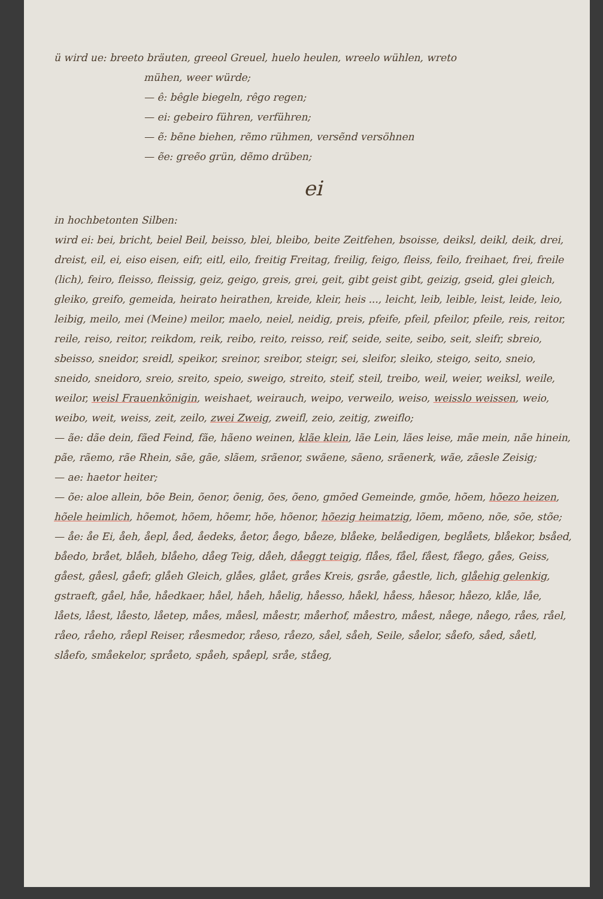ü wird ue: breeto bräuten, greeol Greuel, huelo heulen, wreelo wühlen, wreto
mühen, weer würde;
— ê: bêgle biegeln, rêgo regen;
— ei: gebeiro führen, verführen;
— ẽ: bẽne biehen, rẽmo rühmen, versẽnd versöhnen
— ẽe: greẽo grün, dẽmo drüben;
ei
in hochbetonten Silben:
wird ei: bei, bricht, beiel Beil, beisso, blei, bleibo, beite Zeitfehen, bsoisse, deiksl, deikl, deik, drei, dreist, eil, ei, eiso eisen, eifr, eitl, eilo, freitig Freitag, freilig, feigo, fleiss, feilo, freihaet, frei, freile (lich), feiro, fleisso, fleissig, geiz, geigo, greis, grei, geit, gibt geist gibt, geizig, gseid, glei gleich, gleiko, greifo, gemeida, heirato heirathen, kreide, kleir, heis ..., leicht, leib, leible, leist, leide, leio, leibig, meilo, mei (Meine) meilor, maelo, neiel, neidig, preis, pfeife, pfeil, pfeilor, pfeile, reis, reitor, reile, reiso, reitor, reikdom, reik, reibo, reito, reisso, reif, seide, seite, seibo, seit, sleifr, sbreio, sbeisso, sneidor, sreidl, speikor, sreinor, sreibor, steigr, sei, sleifor, sleiko, steigo, seito, sneio, sneido, sneidoro, sreio, sreito, speio, sweigo, streito, steif, steil, treibo, weil, weier, weiksl, weile, weilor, weisl Frauenkönigin, weishaet, weirauch, weipo, verweilo, weiso, weisslo weissen, weio, weibo, weit, weiss, zeit, zeilo, zwei Zweig, zweifl, zeio, zeitig, zweiflo;
— ãe: dãe dein, fãed Feind, fãe, hãeno weinen, klãe klein, lãe Lein, lães leise, mãe mein, nãe hinein, pãe, rãemo, rãe Rhein, sãe, gãe, slãem, srãenor, swãene, sãeno, srãenerk, wãe, zãesle Zeisig;
— ae: haetor heiter;
— õe: aloe allein, bõe Bein, õenor, õenig, ões, õeno, gmõed Gemeinde, gmõe, hõem, hõezo heizen, hõele heimlich, hõemot, hõem, hõemr, hõe, hõenor, hõezig heimatzig, lõem, mõeno, nõe, sõe, stõe;
— åe: åe Ei, åeh, åepl, åed, åedeks, åetor, åego, båeze, blåeke, belåedigen, beglåets, blåekor, bsåed, båedo, brået, blåeh, blåeho, dåeg Teig, dåeh, dåeggt teigig, flåes, fåel, fåest, fåego, gåes, Geiss, gåest, gåesl, gåefr, glåeh Gleich, glåes, glået, gråes Kreis, gsråe, gåestle, lich, glåehig gelenkig, gstraeft, gåel, håe, håedkaer, håel, håeh, håelig, håesso, håekl, håess, håesor, håezo, klåe, låe, låets, låest, låesto, låetep, måes, måesl, måestr, måerhof, måestro, måest, nåege, nåego, råes, råel, råeo, råeho, råepl Reiser, råesmedor, råeso, råezo, såel, såeh, Seile, såelor, såefo, såed, såetl, slåefo, småekelor, språeto, spåeh, spåepl, sråe, ståeg,